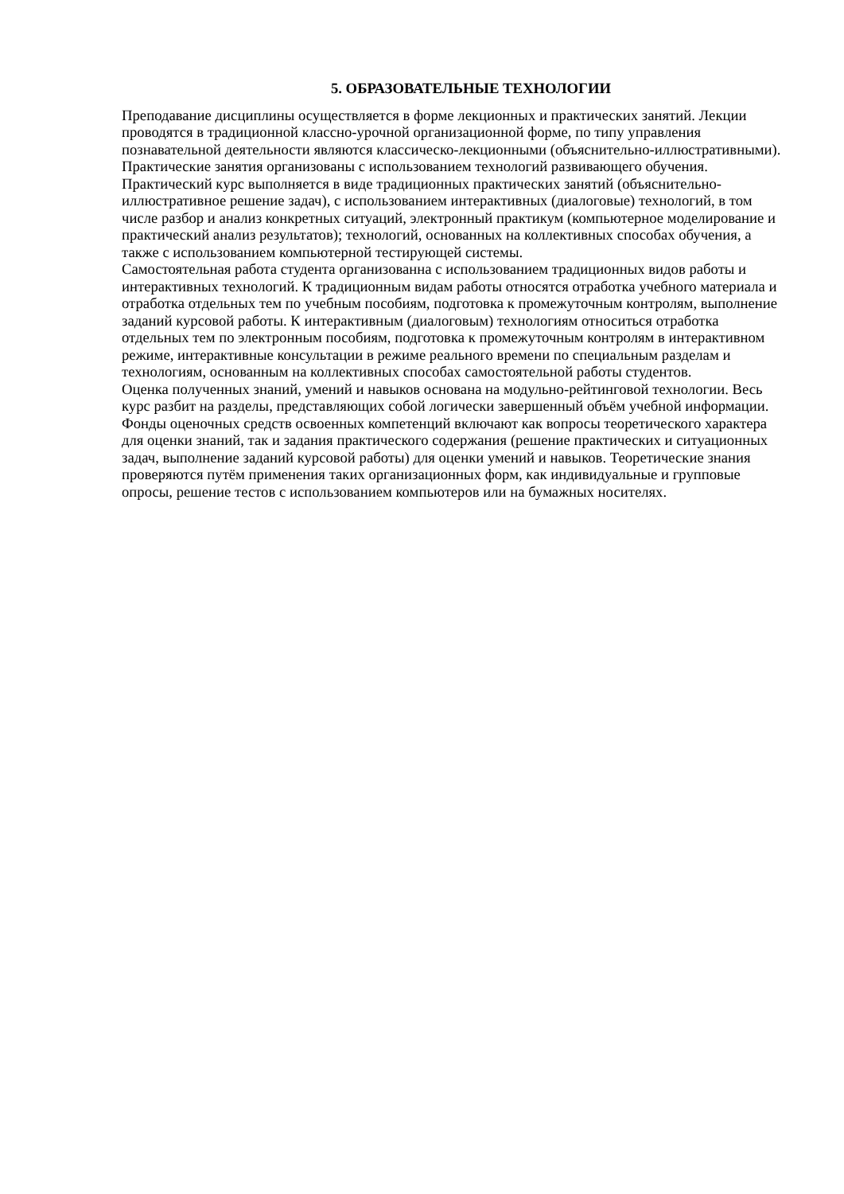5. ОБРАЗОВАТЕЛЬНЫЕ ТЕХНОЛОГИИ
Преподавание дисциплины осуществляется в форме лекционных и практических занятий. Лекции проводятся в традиционной классно-урочной организационной форме, по типу управления познавательной деятельности являются классическо-лекционными (объяснительно-иллюстративными).
Практические занятия организованы с использованием технологий развивающего обучения. Практический курс выполняется в виде традиционных практических занятий (объяснительно-иллюстративное решение задач), с использованием интерактивных (диалоговые) технологий, в том числе разбор и анализ конкретных ситуаций, электронный практикум (компьютерное моделирование и практический анализ результатов); технологий, основанных на коллективных способах обучения, а также с использованием компьютерной тестирующей системы.
Самостоятельная работа студента организованна с использованием традиционных видов работы и интерактивных технологий. К традиционным видам работы относятся отработка учебного материала и отработка отдельных тем по учебным пособиям, подготовка к промежуточным контролям, выполнение заданий курсовой работы. К интерактивным (диалоговым) технологиям относиться отработка отдельных тем по электронным пособиям, подготовка к промежуточным контролям в интерактивном режиме, интерактивные консультации в режиме реального времени по специальным разделам и технологиям, основанным на коллективных способах самостоятельной работы студентов.
Оценка полученных знаний, умений и навыков основана на модульно-рейтинговой технологии. Весь курс разбит на разделы, представляющих собой логически завершенный объём учебной информации. Фонды оценочных средств освоенных компетенций включают как вопросы теоретического характера для оценки знаний, так и задания практического содержания (решение практических и ситуационных задач, выполнение заданий курсовой работы) для оценки умений и навыков. Теоретические знания проверяются путём применения таких организационных форм, как индивидуальные и групповые опросы, решение тестов с использованием компьютеров или на бумажных носителях.